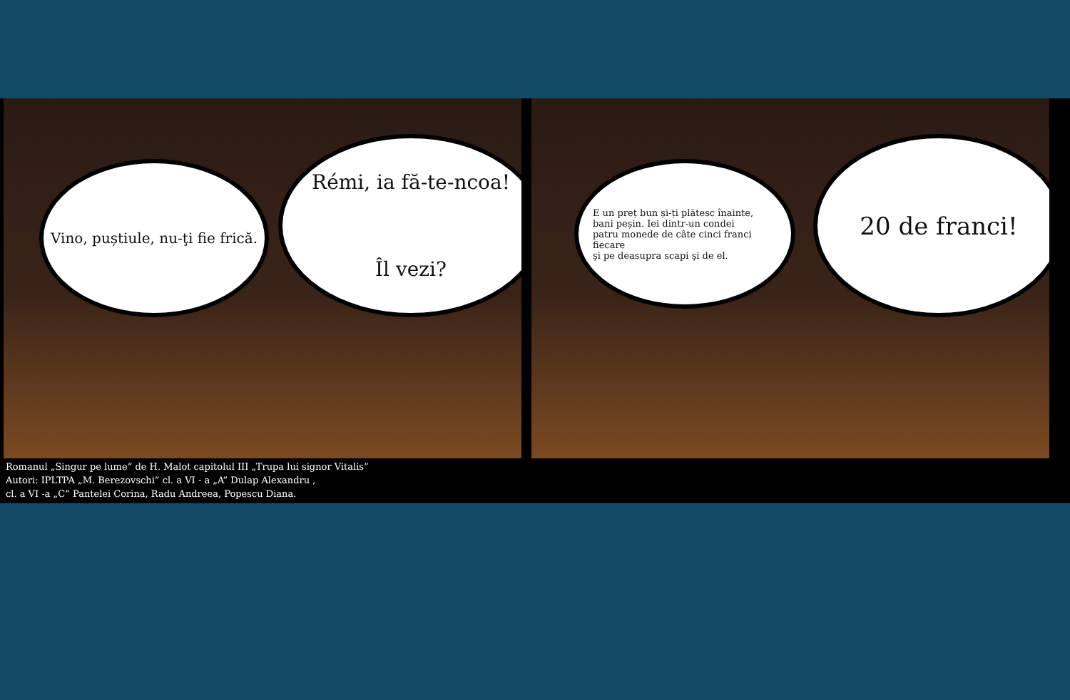Vino, puștiule, nu-ţi fie frică.
Rémi, ia fă-te-ncoa!
Îl vezi?
E un preț bun și-ți plătesc înainte,
bani peșin. Iei dintr-un condei
patru monede de câte cinci franci fiecare
şi pe deasupra scapi şi de el.
20 de franci!
Romanul „Singur pe lume” de H. Malot capitolul III „Trupa lui signor Vitalis”
Autori: IPLTPA „M. Berezovschi” cl. a VI - a „A” Dulap Alexandru ,
cl. a VI -a „C” Pantelei Corina, Radu Andreea, Popescu Diana.